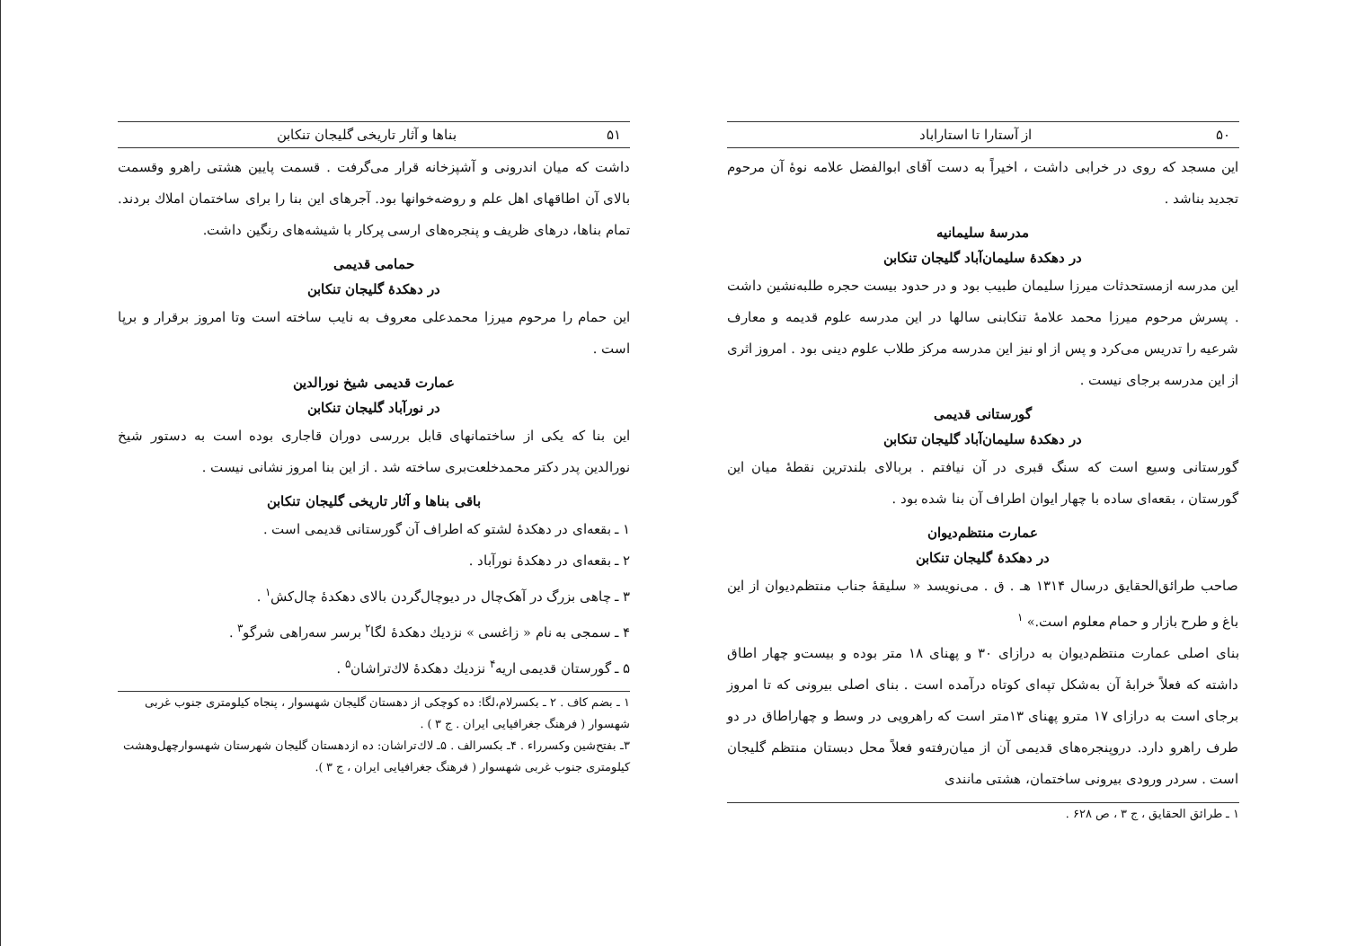۵۰ از آستارا تا استاراباد
این مسجد که روی در خرابی داشت ، اخیراً به دست آقای ابوالفضل علامه نوهٔ آن مرحوم تجدید بناشد .
مدرسهٔ سلیمانیه
در دهکدهٔ سلیمان‌آباد گلیجان تنکابن
این مدرسه ازمستحدثات میرزا سلیمان طبیب بود و در حدود بیست حجره طلبه‌نشین داشت . پسرش مرحوم میرزا محمد علامهٔ تنکابنی سالها در این مدرسه علوم قدیمه و معارف شرعیه را تدریس می‌کرد و پس از او نیز این مدرسه مرکز طلاب علوم دینی بود . امروز اثری از این مدرسه برجای نیست .
گورستانی قدیمی
در دهکدهٔ سلیمان‌آباد گلیجان تنکابن
گورستانی وسیع است که سنگ قبری در آن نیافتم . بربالای بلندترین نقطهٔ میان این گورستان ، بقعه‌ای ساده با چهار ایوان اطراف آن بنا شده بود .
عمارت منتظم‌دیوان
در دهکدهٔ گلیجان تنکابن
صاحب طرائق‌الحقایق درسال ۱۳۱۴ هـ . ق . می‌نویسد « سلیقهٔ جناب منتظم‌دیوان از این باغ و طرح بازار و حمام معلوم است.» <sup>۱</sup>
بنای اصلی عمارت منتظم‌دیوان به درازای ۳۰ و پهنای ۱۸ متر بوده و بیست‌و چهار اطاق داشته که فعلاً خرابهٔ آن به‌شکل تپه‌ای کوتاه درآمده است . بنای اصلی بیرونی که تا امروز برجای است به درازای ۱۷ مترو پهنای ۱۳متر است که راهرویی در وسط و چهاراطاق در دو طرف راهرو دارد. دروپنجره‌های قدیمی آن از میان‌رفته‌و فعلاً محل دبستان منتظم گلیجان است . سردر ورودی بیرونی ساختمان، هشتی مانندی
۱ ـ طرائق الحقایق ، ج ۳ ، ص ۶۲۸ .
۵۱ بناها و آثار تاریخی گلیجان تنکابن
داشت که میان اندرونی و آشپزخانه قرار می‌گرفت . قسمت پایین هشتی راهرو وقسمت بالای آن اطاقهای اهل علم و روضه‌خوانها بود. آجرهای این بنا را برای ساختمان املاك بردند. تمام بناها، درهای ظریف و پنجره‌های ارسی پرکار با شیشه‌های رنگین داشت.
حمامی قدیمی
در دهکدهٔ گلیجان تنکابن
این حمام را مرحوم میرزا محمدعلی معروف به نایب ساخته است وتا امروز برقرار و برپا است .
عمارت قدیمی شیخ نورالدین
در نورآباد گلیجان تنکابن
این بنا که یکی از ساختمانهای قابل بررسی دوران قاجاری بوده است به دستور شیخ نورالدین پدر دکتر محمدخلعت‌بری ساخته شد . از این بنا امروز نشانی نیست .
باقی بناها و آثار تاریخی گلیجان تنکابن
۱ ـ بقعه‌ای در دهکدهٔ لشتو که اطراف آن گورستانی قدیمی است .
۲ ـ بقعه‌ای در دهکدهٔ نورآباد .
۳ ـ چاهی بزرگ در آهک‌چال در دیوچال‌گردن بالای دهکدهٔ چال‌کش<sup>۱</sup> .
۴ ـ سمجی به نام « زاغسی » نزدیك دهکدهٔ لگا<sup>۲</sup> برسر سه‌راهی شرگو<sup>۳</sup> .
۵ ـ گورستان قدیمی اریه<sup>۴</sup> نزدیك دهکدهٔ لاك‌تراشان<sup>۵</sup> .
۱ ـ بضم کاف . ۲ ـ بکسرلام،لگا: ده کوچکی از دهستان گلیجان شهسوار ، پنجاه کیلومتری جنوب غربی شهسوار ( فرهنگ جغرافیایی ایران . ج ۳ ) .
۳ـ بفتح‌شین وکسرراء . ۴ـ بکسرالف . ۵ـ لاك‌تراشان: ده ازدهستان گلیجان شهرستان شهسوارچهل‌وهشت کیلومتری جنوب غربی شهسوار ( فرهنگ جغرافیایی ایران ، ج ۳ ).